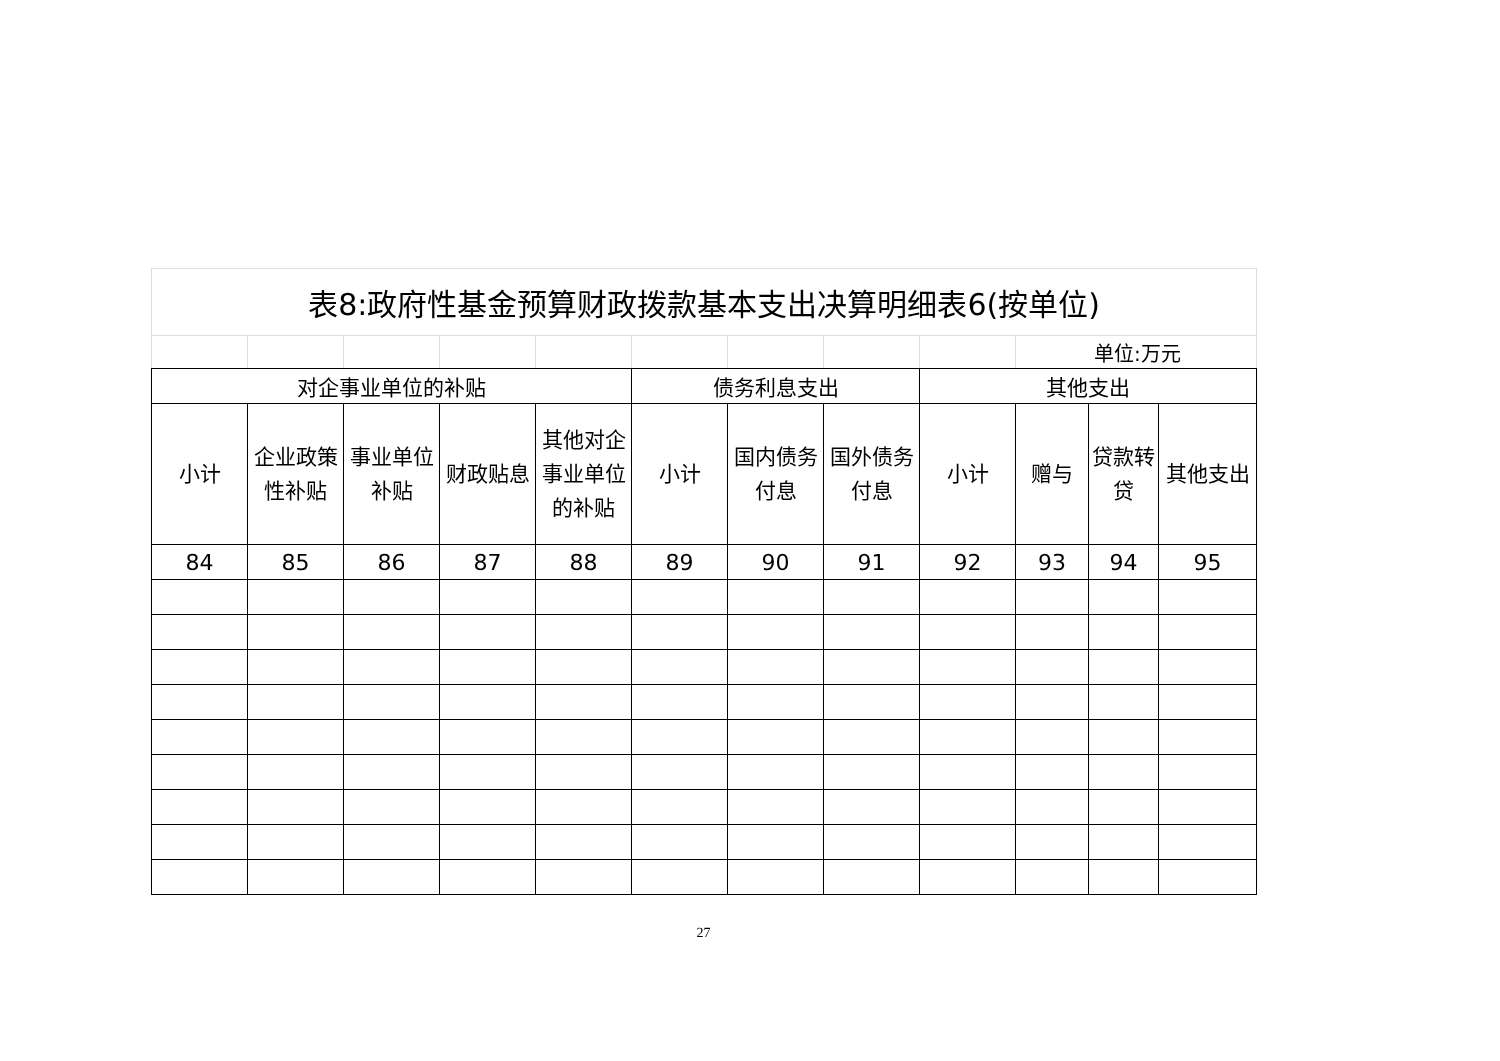| 表8:政府性基金预算财政拨款基本支出决算明细表6(按单位) | | | | | | | | | | | |
| | | | | | | | | | 单位:万元 | | |
| 对企事业单位的补贴 | | | | | 债务利息支出 | | | 其他支出 | | | |
| 小计 | 企业政策性补贴 | 事业单位补贴 | 财政贴息 | 其他对企事业单位的补贴 | 小计 | 国内债务付息 | 国外债务付息 | 小计 | 赠与 | 贷款转贷 | 其他支出 |
| 84 | 85 | 86 | 87 | 88 | 89 | 90 | 91 | 92 | 93 | 94 | 95 |
27